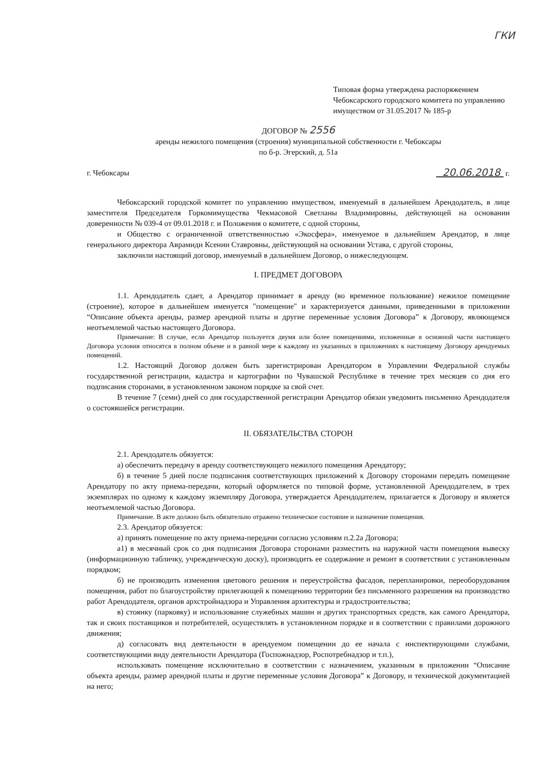ГКИ
Типовая форма утверждена распоряжением Чебоксарского городского комитета по управлению имуществом от 31.05.2017 № 185-р
ДОГОВОР № 2556
аренды нежилого помещения (строения) муниципальной собственности г. Чебоксары
по б-р. Эгерский, д. 51а
г. Чебоксары 20.06.2018 г.
Чебоксарский городской комитет по управлению имуществом, именуемый в дальнейшем Арендодатель, в лице заместителя Председателя Горкомимущества Чекмасовой Светланы Владимировны, действующей на основании доверенности № 039-4 от 09.01.2018 г. и Положения о комитете, с одной стороны,
и Общество с ограниченной ответственностью «Экосфера», именуемое в дальнейшем Арендатор, в лице генерального директора Аврамиди Ксении Ставровны, действующий на основании Устава, с другой стороны,
заключили настоящий договор, именуемый в дальнейшем Договор, о нижеследующем.
I. ПРЕДМЕТ ДОГОВОРА
1.1. Арендодатель сдает, а Арендатор принимает в аренду (во временное пользование) нежилое помещение (строение), которое в дальнейшем именуется "помещение" и характеризуется данными, приведенными в приложении “Описание объекта аренды, размер арендной платы и другие переменные условия Договора” к Договору, являющемся неотъемлемой частью настоящего Договора.
Примечание: В случае, если Арендатор пользуется двумя или более помещениями, изложенные в основной части настоящего Договора условия относятся в полном объеме и в равной мере к каждому из указанных в приложениях к настоящему Договору арендуемых помещений.
1.2. Настоящий Договор должен быть зарегистрирован Арендатором в Управлении Федеральной службы государственной регистрации, кадастра и картографии по Чувашской Республике в течение трех месяцев со дня его подписания сторонами, в установленном законом порядке за свой счет.
В течение 7 (семи) дней со дня государственной регистрации Арендатор обязан уведомить письменно Арендодателя о состоявшейся регистрации.
II. ОБЯЗАТЕЛЬСТВА СТОРОН
2.1. Арендодатель обязуется:
а) обеспечить передачу в аренду соответствующего нежилого помещения Арендатору;
б) в течение 5 дней после подписания соответствующих приложений к Договору сторонами передать помещение Арендатору по акту приема-передачи, который оформляется по типовой форме, установленной Арендодателем, в трех экземплярах по одному к каждому экземпляру Договора, утверждается Арендодателем, прилагается к Договору и является неотъемлемой частью Договора.
Примечание. В акте должно быть обязательно отражено техническое состояние и назначение помещения.
2.3. Арендатор обязуется:
а) принять помещение по акту приема-передачи согласно условиям п.2.2а Договора;
а1) в месячный срок со дня подписания Договора сторонами разместить на наружной части помещения вывеску (информационную табличку, учрежденческую доску), производить ее содержание и ремонт в соответствии с установленным порядком;
б) не производить изменения цветового решения и переустройства фасадов, перепланировки, переоборудования помещения, работ по благоустройству прилегающей к помещению территории без письменного разрешения на производство работ Арендодателя, органов архстройнадзора и Управления архитектуры и градостроительства;
в) стоянку (парковку) и использование служебных машин и других транспортных средств, как самого Арендатора, так и своих поставщиков и потребителей, осуществлять в установленном порядке и в соответствии с правилами дорожного движения;
д) согласовать вид деятельности в арендуемом помещении до ее начала с инспектирующими службами, соответствующими виду деятельности Арендатора (Госпожнадзор, Роспотребнадзор и т.п.),
использовать помещение исключительно в соответствии с назначением, указанным в приложении “Описание объекта аренды, размер арендной платы и другие переменные условия Договора” к Договору, и технической документацией на него;